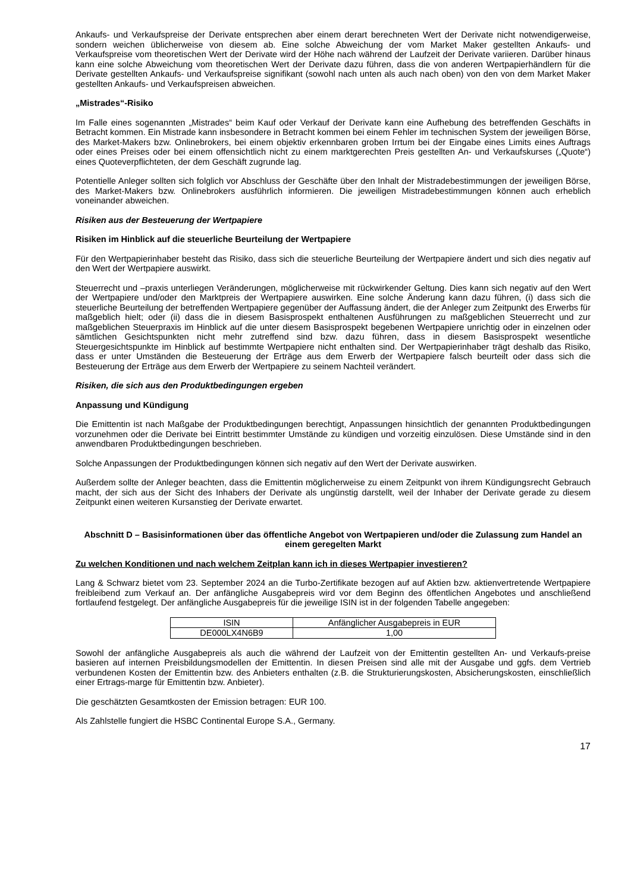Ankaufs- und Verkaufspreise der Derivate entsprechen aber einem derart berechneten Wert der Derivate nicht notwendigerweise, sondern weichen üblicherweise von diesem ab. Eine solche Abweichung der vom Market Maker gestellten Ankaufs- und Verkaufspreise vom theoretischen Wert der Derivate wird der Höhe nach während der Laufzeit der Derivate variieren. Darüber hinaus kann eine solche Abweichung vom theoretischen Wert der Derivate dazu führen, dass die von anderen Wertpapierhändlern für die Derivate gestellten Ankaufs- und Verkaufspreise signifikant (sowohl nach unten als auch nach oben) von den von dem Market Maker gestellten Ankaufs- und Verkaufspreisen abweichen.
„Mistrades“-Risiko
Im Falle eines sogenannten „Mistrades“ beim Kauf oder Verkauf der Derivate kann eine Aufhebung des betreffenden Geschäfts in Betracht kommen. Ein Mistrade kann insbesondere in Betracht kommen bei einem Fehler im technischen System der jeweiligen Börse, des Market-Makers bzw. Onlinebrokers, bei einem objektiv erkennbaren groben Irrtum bei der Eingabe eines Limits eines Auftrags oder eines Preises oder bei einem offensichtlich nicht zu einem marktgerechten Preis gestellten An- und Verkaufskurses („Quote“) eines Quoteverpflichteten, der dem Geschäft zugrunde lag.
Potentielle Anleger sollten sich folglich vor Abschluss der Geschäfte über den Inhalt der Mistradebestimmungen der jeweiligen Börse, des Market-Makers bzw. Onlinebrokers ausführlich informieren. Die jeweiligen Mistradebestimmungen können auch erheblich voneinander abweichen.
Risiken aus der Besteuerung der Wertpapiere
Risiken im Hinblick auf die steuerliche Beurteilung der Wertpapiere
Für den Wertpapierinhaber besteht das Risiko, dass sich die steuerliche Beurteilung der Wertpapiere ändert und sich dies negativ auf den Wert der Wertpapiere auswirkt.
Steuerrecht und –praxis unterliegen Veränderungen, möglicherweise mit rückwirkender Geltung. Dies kann sich negativ auf den Wert der Wertpapiere und/oder den Marktpreis der Wertpapiere auswirken. Eine solche Änderung kann dazu führen, (i) dass sich die steuerliche Beurteilung der betreffenden Wertpapiere gegenüber der Auffassung ändert, die der Anleger zum Zeitpunkt des Erwerbs für maßgeblich hielt; oder (ii) dass die in diesem Basisprospekt enthaltenen Ausführungen zu maßgeblichen Steuerrecht und zur maßgeblichen Steuerpraxis im Hinblick auf die unter diesem Basisprospekt begebenen Wertpapiere unrichtig oder in einzelnen oder sämtlichen Gesichtspunkten nicht mehr zutreffend sind bzw. dazu führen, dass in diesem Basisprospekt wesentliche Steuergesichtspunkte im Hinblick auf bestimmte Wertpapiere nicht enthalten sind. Der Wertpapierinhaber trägt deshalb das Risiko, dass er unter Umständen die Besteuerung der Erträge aus dem Erwerb der Wertpapiere falsch beurteilt oder dass sich die Besteuerung der Erträge aus dem Erwerb der Wertpapiere zu seinem Nachteil verändert.
Risiken, die sich aus den Produktbedingungen ergeben
Anpassung und Kündigung
Die Emittentin ist nach Maßgabe der Produktbedingungen berechtigt, Anpassungen hinsichtlich der genannten Produktbedingungen vorzunehmen oder die Derivate bei Eintritt bestimmter Umstände zu kündigen und vorzeitig einzulösen. Diese Umstände sind in den anwendbaren Produktbedingungen beschrieben.
Solche Anpassungen der Produktbedingungen können sich negativ auf den Wert der Derivate auswirken.
Außerdem sollte der Anleger beachten, dass die Emittentin möglicherweise zu einem Zeitpunkt von ihrem Kündigungsrecht Gebrauch macht, der sich aus der Sicht des Inhabers der Derivate als ungünstig darstellt, weil der Inhaber der Derivate gerade zu diesem Zeitpunkt einen weiteren Kursanstieg der Derivate erwartet.
Abschnitt D – Basisinformationen über das öffentliche Angebot von Wertpapieren und/oder die Zulassung zum Handel an einem geregelten Markt
Zu welchen Konditionen und nach welchem Zeitplan kann ich in dieses Wertpapier investieren?
Lang & Schwarz bietet vom 23. September 2024 an die Turbo-Zertifikate bezogen auf auf Aktien bzw. aktienvertretende Wertpapiere freibleibend zum Verkauf an. Der anfängliche Ausgabepreis wird vor dem Beginn des öffentlichen Angebotes und anschließend fortlaufend festgelegt. Der anfängliche Ausgabepreis für die jeweilige ISIN ist in der folgenden Tabelle angegeben:
| ISIN | Anfänglicher Ausgabepreis in EUR |
| DE000LX4N6B9 | 1,00 |
Sowohl der anfängliche Ausgabepreis als auch die während der Laufzeit von der Emittentin gestellten An- und Verkaufs-preise basieren auf internen Preisbildungsmodellen der Emittentin. In diesen Preisen sind alle mit der Ausgabe und ggfs. dem Vertrieb verbundenen Kosten der Emittentin bzw. des Anbieters enthalten (z.B. die Strukturierungskosten, Absicherungskosten, einschließlich einer Ertrags-marge für Emittentin bzw. Anbieter).
Die geschätzten Gesamtkosten der Emission betragen: EUR 100.
Als Zahlstelle fungiert die HSBC Continental Europe S.A., Germany.
17